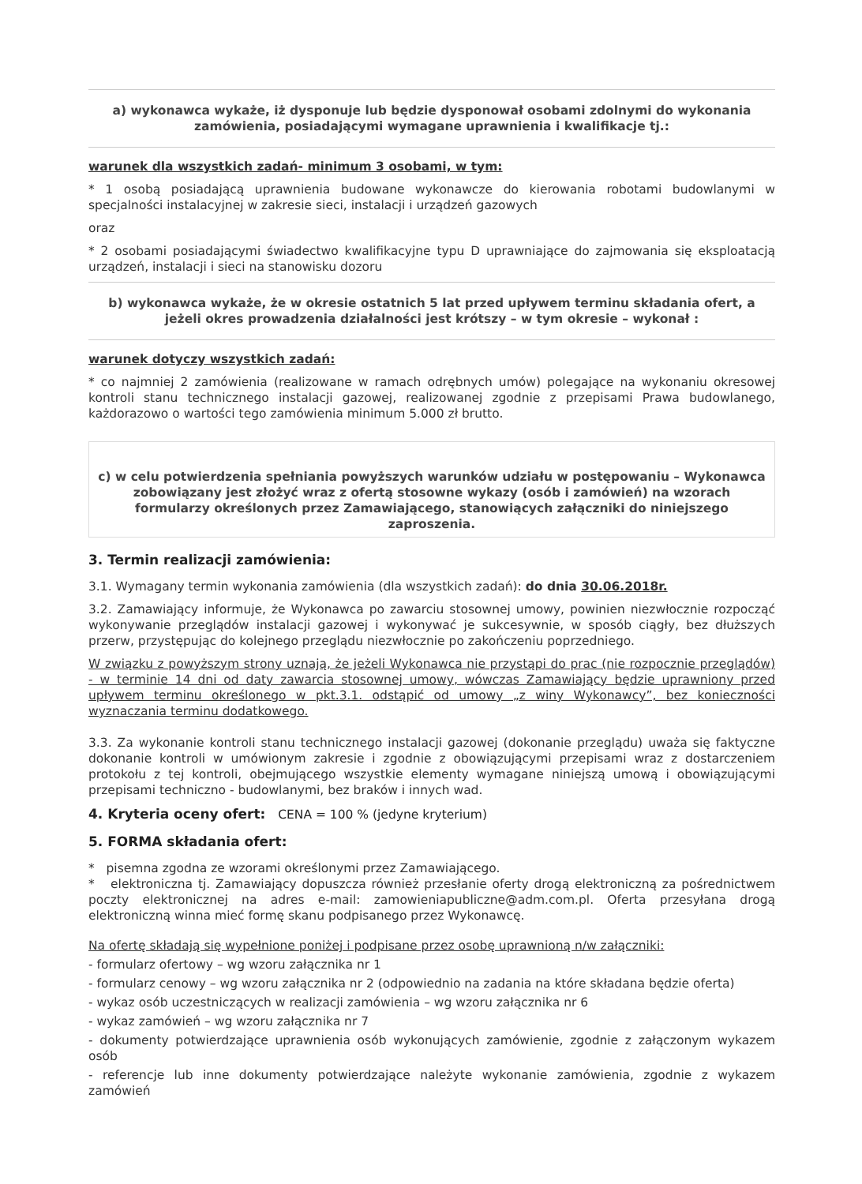a) wykonawca wykaże, iż dysponuje lub będzie dysponował osobami zdolnymi do wykonania zamówienia, posiadającymi wymagane uprawnienia i kwalifikacje tj.:
warunek dla wszystkich zadań- minimum 3 osobami, w tym:
* 1 osobą posiadającą uprawnienia budowane wykonawcze do kierowania robotami budowlanymi w specjalności instalacyjnej w zakresie sieci, instalacji i urządzeń gazowych
oraz
* 2 osobami posiadającymi świadectwo kwalifikacyjne typu D uprawniające do zajmowania się eksploatacją urządzeń, instalacji i sieci na stanowisku dozoru
b) wykonawca wykaże, że w okresie ostatnich 5 lat przed upływem terminu składania ofert, a jeżeli okres prowadzenia działalności jest krótszy – w tym okresie – wykonał :
warunek dotyczy wszystkich zadań:
* co najmniej 2 zamówienia (realizowane w ramach odrębnych umów) polegające na wykonaniu okresowej kontroli stanu technicznego instalacji gazowej, realizowanej zgodnie z przepisami Prawa budowlanego, każdorazowo o wartości tego zamówienia minimum 5.000 zł brutto.
c) w celu potwierdzenia spełniania powyższych warunków udziału w postępowaniu – Wykonawca zobowiązany jest złożyć wraz z ofertą stosowne wykazy (osób i zamówień) na wzorach formularzy określonych przez Zamawiającego, stanowiących załączniki do niniejszego zaproszenia.
3. Termin realizacji zamówienia:
3.1. Wymagany termin wykonania zamówienia (dla wszystkich zadań): do dnia 30.06.2018r.
3.2. Zamawiający informuje, że Wykonawca po zawarciu stosownej umowy, powinien niezwłocznie rozpocząć wykonywanie przeglądów instalacji gazowej i wykonywać je sukcesywnie, w sposób ciągły, bez dłuższych przerw, przystępując do kolejnego przeglądu niezwłocznie po zakończeniu poprzedniego.
W związku z powyższym strony uznają, że jeżeli Wykonawca nie przystąpi do prac (nie rozpocznie przeglądów) - w terminie 14 dni od daty zawarcia stosownej umowy, wówczas Zamawiający będzie uprawniony przed upływem terminu określonego w pkt.3.1. odstąpić od umowy „z winy Wykonawcy”, bez konieczności wyznaczania terminu dodatkowego.
3.3. Za wykonanie kontroli stanu technicznego instalacji gazowej (dokonanie przeglądu) uważa się faktyczne dokonanie kontroli w umówionym zakresie i zgodnie z obowiązującymi przepisami wraz z dostarczeniem protokołu z tej kontroli, obejmującego wszystkie elementy wymagane niniejszą umową i obowiązującymi przepisami techniczno - budowlanymi, bez braków i innych wad.
4. Kryteria oceny ofert: CENA = 100 % (jedyne kryterium)
5. FORMA składania ofert:
* pisemna zgodna ze wzorami określonymi przez Zamawiającego.
* elektroniczna tj. Zamawiający dopuszcza również przesłanie oferty drogą elektroniczną za pośrednictwem poczty elektronicznej na adres e-mail: zamowieniapubliczne@adm.com.pl. Oferta przesyłana drogą elektroniczną winna mieć formę skanu podpisanego przez Wykonawcę.
Na ofertę składają się wypełnione poniżej i podpisane przez osobę uprawnioną n/w załączniki:
- formularz ofertowy – wg wzoru załącznika nr 1
- formularz cenowy – wg wzoru załącznika nr 2 (odpowiednio na zadania na które składana będzie oferta)
- wykaz osób uczestniczących w realizacji zamówienia – wg wzoru załącznika nr 6
- wykaz zamówień – wg wzoru załącznika nr 7
- dokumenty potwierdzające uprawnienia osób wykonujących zamówienie, zgodnie z załączonym wykazem osób
- referencje lub inne dokumenty potwierdzające należyte wykonanie zamówienia, zgodnie z wykazem zamówień